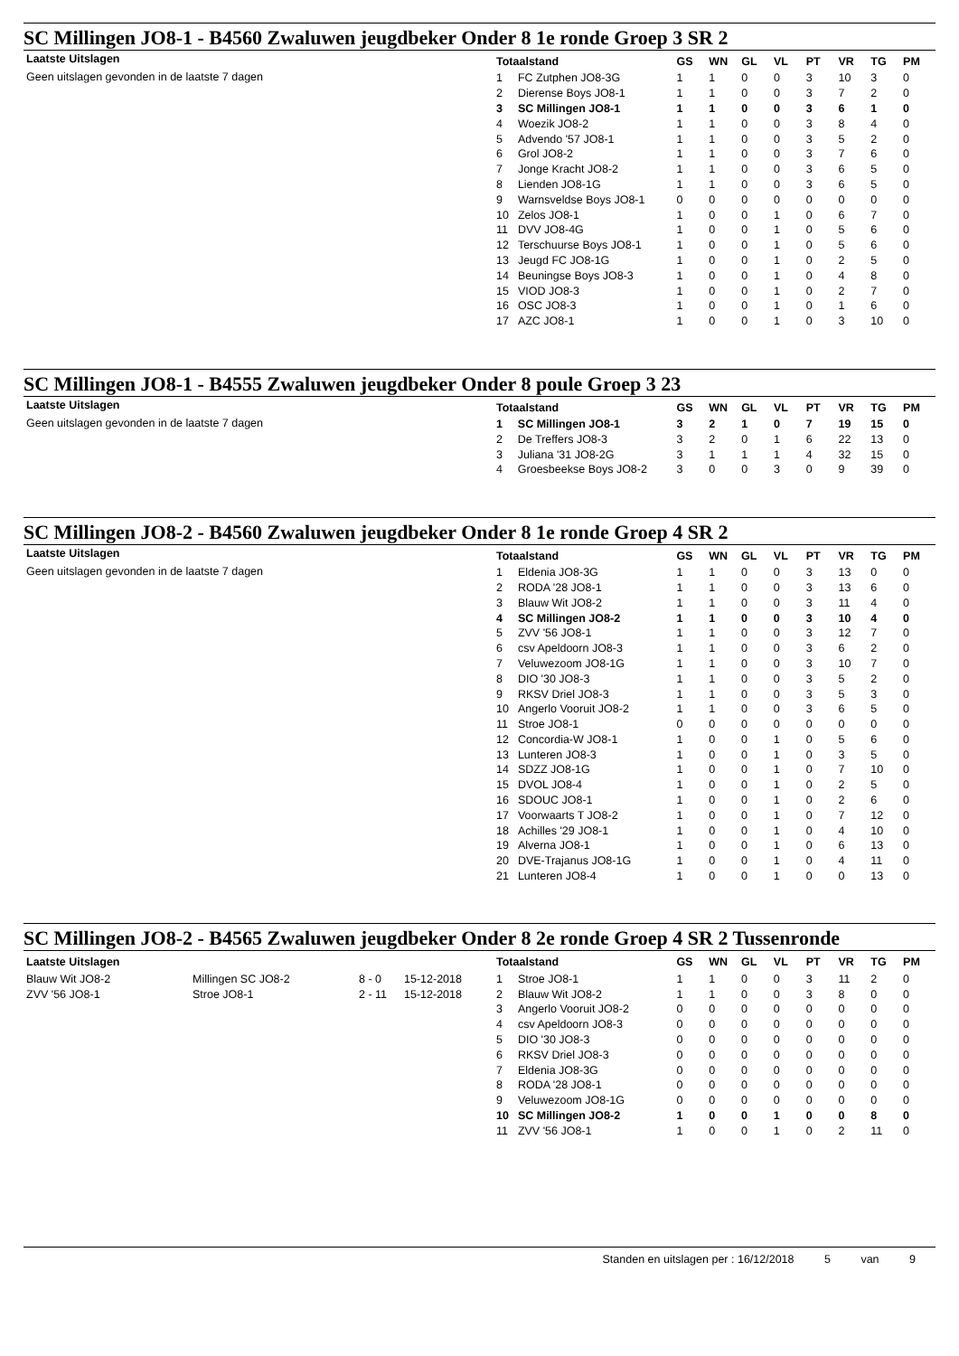SC Millingen JO8-1 - B4560 Zwaluwen jeugdbeker Onder 8 1e ronde Groep 3 SR 2
Laatste Uitslagen
Geen uitslagen gevonden in de laatste 7 dagen
| Totaalstand | | GS | WN | GL | VL | PT | VR | TG | PM |
| --- | --- | --- | --- | --- | --- | --- | --- | --- | --- |
| 1 | FC Zutphen JO8-3G | 1 | 1 | 0 | 0 | 3 | 10 | 3 | 0 |
| 2 | Dierense Boys JO8-1 | 1 | 1 | 0 | 0 | 3 | 7 | 2 | 0 |
| 3 | SC Millingen JO8-1 | 1 | 1 | 0 | 0 | 3 | 6 | 1 | 0 |
| 4 | Woezik JO8-2 | 1 | 1 | 0 | 0 | 3 | 8 | 4 | 0 |
| 5 | Advendo '57 JO8-1 | 1 | 1 | 0 | 0 | 3 | 5 | 2 | 0 |
| 6 | Grol JO8-2 | 1 | 1 | 0 | 0 | 3 | 7 | 6 | 0 |
| 7 | Jonge Kracht JO8-2 | 1 | 1 | 0 | 0 | 3 | 6 | 5 | 0 |
| 8 | Lienden JO8-1G | 1 | 1 | 0 | 0 | 3 | 6 | 5 | 0 |
| 9 | Warnsveldse Boys JO8-1 | 0 | 0 | 0 | 0 | 0 | 0 | 0 | 0 |
| 10 | Zelos JO8-1 | 1 | 0 | 0 | 1 | 0 | 6 | 7 | 0 |
| 11 | DVV JO8-4G | 1 | 0 | 0 | 1 | 0 | 5 | 6 | 0 |
| 12 | Terschuurse Boys JO8-1 | 1 | 0 | 0 | 1 | 0 | 5 | 6 | 0 |
| 13 | Jeugd FC JO8-1G | 1 | 0 | 0 | 1 | 0 | 2 | 5 | 0 |
| 14 | Beuningse Boys JO8-3 | 1 | 0 | 0 | 1 | 0 | 4 | 8 | 0 |
| 15 | VIOD JO8-3 | 1 | 0 | 0 | 1 | 0 | 2 | 7 | 0 |
| 16 | OSC JO8-3 | 1 | 0 | 0 | 1 | 0 | 1 | 6 | 0 |
| 17 | AZC JO8-1 | 1 | 0 | 0 | 1 | 0 | 3 | 10 | 0 |
SC Millingen JO8-1 - B4555 Zwaluwen jeugdbeker Onder 8 poule Groep 3 23
Laatste Uitslagen
Geen uitslagen gevonden in de laatste 7 dagen
| Totaalstand | | GS | WN | GL | VL | PT | VR | TG | PM |
| --- | --- | --- | --- | --- | --- | --- | --- | --- | --- |
| 1 | SC Millingen JO8-1 | 3 | 2 | 1 | 0 | 7 | 19 | 15 | 0 |
| 2 | De Treffers JO8-3 | 3 | 2 | 0 | 1 | 6 | 22 | 13 | 0 |
| 3 | Juliana '31 JO8-2G | 3 | 1 | 1 | 1 | 4 | 32 | 15 | 0 |
| 4 | Groesbeekse Boys JO8-2 | 3 | 0 | 0 | 3 | 0 | 9 | 39 | 0 |
SC Millingen JO8-2 - B4560 Zwaluwen jeugdbeker Onder 8 1e ronde Groep 4 SR 2
Laatste Uitslagen
Geen uitslagen gevonden in de laatste 7 dagen
| Totaalstand | | GS | WN | GL | VL | PT | VR | TG | PM |
| --- | --- | --- | --- | --- | --- | --- | --- | --- | --- |
| 1 | Eldenia JO8-3G | 1 | 1 | 0 | 0 | 3 | 13 | 0 | 0 |
| 2 | RODA '28 JO8-1 | 1 | 1 | 0 | 0 | 3 | 13 | 6 | 0 |
| 3 | Blauw Wit JO8-2 | 1 | 1 | 0 | 0 | 3 | 11 | 4 | 0 |
| 4 | SC Millingen JO8-2 | 1 | 1 | 0 | 0 | 3 | 10 | 4 | 0 |
| 5 | ZVV '56 JO8-1 | 1 | 1 | 0 | 0 | 3 | 12 | 7 | 0 |
| 6 | csv Apeldoorn JO8-3 | 1 | 1 | 0 | 0 | 3 | 6 | 2 | 0 |
| 7 | Veluwezoom JO8-1G | 1 | 1 | 0 | 0 | 3 | 10 | 7 | 0 |
| 8 | DIO '30 JO8-3 | 1 | 1 | 0 | 0 | 3 | 5 | 2 | 0 |
| 9 | RKSV Driel JO8-3 | 1 | 1 | 0 | 0 | 3 | 5 | 3 | 0 |
| 10 | Angerlo Vooruit JO8-2 | 1 | 1 | 0 | 0 | 3 | 6 | 5 | 0 |
| 11 | Stroe JO8-1 | 0 | 0 | 0 | 0 | 0 | 0 | 0 | 0 |
| 12 | Concordia-W JO8-1 | 1 | 0 | 0 | 1 | 0 | 5 | 6 | 0 |
| 13 | Lunteren JO8-3 | 1 | 0 | 0 | 1 | 0 | 3 | 5 | 0 |
| 14 | SDZZ JO8-1G | 1 | 0 | 0 | 1 | 0 | 7 | 10 | 0 |
| 15 | DVOL JO8-4 | 1 | 0 | 0 | 1 | 0 | 2 | 5 | 0 |
| 16 | SDOUC JO8-1 | 1 | 0 | 0 | 1 | 0 | 2 | 6 | 0 |
| 17 | Voorwaarts T JO8-2 | 1 | 0 | 0 | 1 | 0 | 7 | 12 | 0 |
| 18 | Achilles '29 JO8-1 | 1 | 0 | 0 | 1 | 0 | 4 | 10 | 0 |
| 19 | Alverna JO8-1 | 1 | 0 | 0 | 1 | 0 | 6 | 13 | 0 |
| 20 | DVE-Trajanus JO8-1G | 1 | 0 | 0 | 1 | 0 | 4 | 11 | 0 |
| 21 | Lunteren JO8-4 | 1 | 0 | 0 | 1 | 0 | 0 | 13 | 0 |
SC Millingen JO8-2 - B4565 Zwaluwen jeugdbeker Onder 8 2e ronde Groep 4 SR 2 Tussenronde
| Laatste Uitslagen | | | |
| --- | --- | --- | --- |
| Blauw Wit JO8-2 | Millingen SC JO8-2 | 8 - 0 | 15-12-2018 |
| ZVV '56 JO8-1 | Stroe JO8-1 | 2 - 11 | 15-12-2018 |
| Totaalstand | | GS | WN | GL | VL | PT | VR | TG | PM |
| --- | --- | --- | --- | --- | --- | --- | --- | --- | --- |
| 1 | Stroe JO8-1 | 1 | 1 | 0 | 0 | 3 | 11 | 2 | 0 |
| 2 | Blauw Wit JO8-2 | 1 | 1 | 0 | 0 | 3 | 8 | 0 | 0 |
| 3 | Angerlo Vooruit JO8-2 | 0 | 0 | 0 | 0 | 0 | 0 | 0 | 0 |
| 4 | csv Apeldoorn JO8-3 | 0 | 0 | 0 | 0 | 0 | 0 | 0 | 0 |
| 5 | DIO '30 JO8-3 | 0 | 0 | 0 | 0 | 0 | 0 | 0 | 0 |
| 6 | RKSV Driel JO8-3 | 0 | 0 | 0 | 0 | 0 | 0 | 0 | 0 |
| 7 | Eldenia JO8-3G | 0 | 0 | 0 | 0 | 0 | 0 | 0 | 0 |
| 8 | RODA '28 JO8-1 | 0 | 0 | 0 | 0 | 0 | 0 | 0 | 0 |
| 9 | Veluwezoom JO8-1G | 0 | 0 | 0 | 0 | 0 | 0 | 0 | 0 |
| 10 | SC Millingen JO8-2 | 1 | 0 | 0 | 1 | 0 | 0 | 8 | 0 |
| 11 | ZVV '56 JO8-1 | 1 | 0 | 0 | 1 | 0 | 2 | 11 | 0 |
Standen en uitslagen per : 16/12/2018 5 van 9